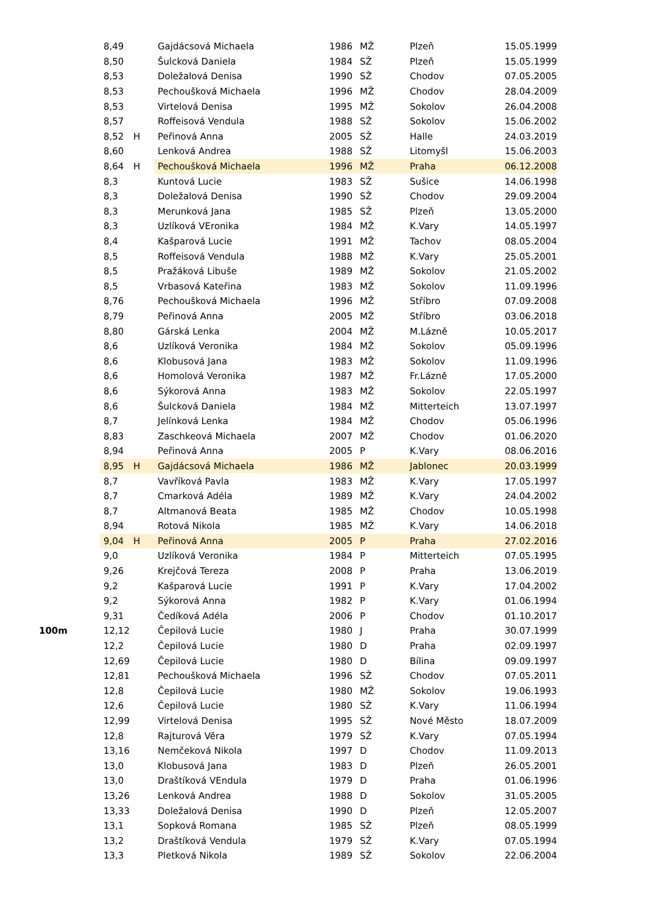| | 8,49 | | Gajdácsová Michaela | 1986 | MŽ | Plzeň | 15.05.1999 |
| | 8,50 | | Šulcková Daniela | 1984 | SŽ | Plzeň | 15.05.1999 |
| | 8,53 | | Doležalová Denisa | 1990 | SŽ | Chodov | 07.05.2005 |
| | 8,53 | | Pechoušková Michaela | 1996 | MŽ | Chodov | 28.04.2009 |
| | 8,53 | | Virtelová Denisa | 1995 | MŽ | Sokolov | 26.04.2008 |
| | 8,57 | | Roffeisová Vendula | 1988 | SŽ | Sokolov | 15.06.2002 |
| | 8,52 | H | Peřinová Anna | 2005 | SŽ | Halle | 24.03.2019 |
| | 8,60 | | Lenková Andrea | 1988 | SŽ | Litomyšl | 15.06.2003 |
| | 8,64 | H | Pechoušková Michaela | 1996 | MŽ | Praha | 06.12.2008 |
| | 8,3 | | Kuntová Lucie | 1983 | SŽ | Sušice | 14.06.1998 |
| | 8,3 | | Doležalová Denisa | 1990 | SŽ | Chodov | 29.09.2004 |
| | 8,3 | | Merunková Jana | 1985 | SŽ | Plzeň | 13.05.2000 |
| | 8,3 | | Uzlíková VEronika | 1984 | MŽ | K.Vary | 14.05.1997 |
| | 8,4 | | Kašparová Lucie | 1991 | MŽ | Tachov | 08.05.2004 |
| | 8,5 | | Roffeisová Vendula | 1988 | MŽ | K.Vary | 25.05.2001 |
| | 8,5 | | Pražáková Libuše | 1989 | MŽ | Sokolov | 21.05.2002 |
| | 8,5 | | Vrbasová Kateřina | 1983 | MŽ | Sokolov | 11.09.1996 |
| | 8,76 | | Pechoušková Michaela | 1996 | MŽ | Stříbro | 07.09.2008 |
| | 8,79 | | Peřinová Anna | 2005 | MŽ | Stříbro | 03.06.2018 |
| | 8,80 | | Gárská Lenka | 2004 | MŽ | M.Lázně | 10.05.2017 |
| | 8,6 | | Uzlíková Veronika | 1984 | MŽ | Sokolov | 05.09.1996 |
| | 8,6 | | Klobusová Jana | 1983 | MŽ | Sokolov | 11.09.1996 |
| | 8,6 | | Homolová Veronika | 1987 | MŽ | Fr.Lázně | 17.05.2000 |
| | 8,6 | | Sýkorová Anna | 1983 | MŽ | Sokolov | 22.05.1997 |
| | 8,6 | | Šulcková Daniela | 1984 | MŽ | Mitterteich | 13.07.1997 |
| | 8,7 | | Jelínková Lenka | 1984 | MŽ | Chodov | 05.06.1996 |
| | 8,83 | | Zaschkeová Michaela | 2007 | MŽ | Chodov | 01.06.2020 |
| | 8,94 | | Peřinová Anna | 2005 | P | K.Vary | 08.06.2016 |
| | 8,95 | H | Gajdácsová Michaela | 1986 | MŽ | Jablonec | 20.03.1999 |
| | 8,7 | | Vavříková Pavla | 1983 | MŽ | K.Vary | 17.05.1997 |
| | 8,7 | | Cmarková Adéla | 1989 | MŽ | K.Vary | 24.04.2002 |
| | 8,7 | | Altmanová Beata | 1985 | MŽ | Chodov | 10.05.1998 |
| | 8,94 | | Rotová Nikola | 1985 | MŽ | K.Vary | 14.06.2018 |
| | 9,04 | H | Peřinová Anna | 2005 | P | Praha | 27.02.2016 |
| | 9,0 | | Uzlíková Veronika | 1984 | P | Mitterteich | 07.05.1995 |
| | 9,26 | | Krejčová Tereza | 2008 | P | Praha | 13.06.2019 |
| | 9,2 | | Kašparová Lucie | 1991 | P | K.Vary | 17.04.2002 |
| | 9,2 | | Sýkorová Anna | 1982 | P | K.Vary | 01.06.1994 |
| | 9,31 | | Čedíková Adéla | 2006 | P | Chodov | 01.10.2017 |
| 100m | 12,12 | | Čepilová Lucie | 1980 | J | Praha | 30.07.1999 |
| | 12,2 | | Čepilová Lucie | 1980 | D | Praha | 02.09.1997 |
| | 12,69 | | Čepilová Lucie | 1980 | D | Bílina | 09.09.1997 |
| | 12,81 | | Pechoušková Michaela | 1996 | SŽ | Chodov | 07.05.2011 |
| | 12,8 | | Čepilová Lucie | 1980 | MŽ | Sokolov | 19.06.1993 |
| | 12,6 | | Čepilová Lucie | 1980 | SŽ | K.Vary | 11.06.1994 |
| | 12,99 | | Virtelová Denisa | 1995 | SŽ | Nové Město | 18.07.2009 |
| | 12,8 | | Rajturová Věra | 1979 | SŽ | K.Vary | 07.05.1994 |
| | 13,16 | | Nemčeková Nikola | 1997 | D | Chodov | 11.09.2013 |
| | 13,0 | | Klobusová Jana | 1983 | D | Plzeň | 26.05.2001 |
| | 13,0 | | Draštíková VEndula | 1979 | D | Praha | 01.06.1996 |
| | 13,26 | | Lenková Andrea | 1988 | D | Sokolov | 31.05.2005 |
| | 13,33 | | Doležalová Denisa | 1990 | D | Plzeň | 12.05.2007 |
| | 13,1 | | Sopková Romana | 1985 | SŽ | Plzeň | 08.05.1999 |
| | 13,2 | | Draštíková Vendula | 1979 | SŽ | K.Vary | 07.05.1994 |
| | 13,3 | | Pletková Nikola | 1989 | SŽ | Sokolov | 22.06.2004 |